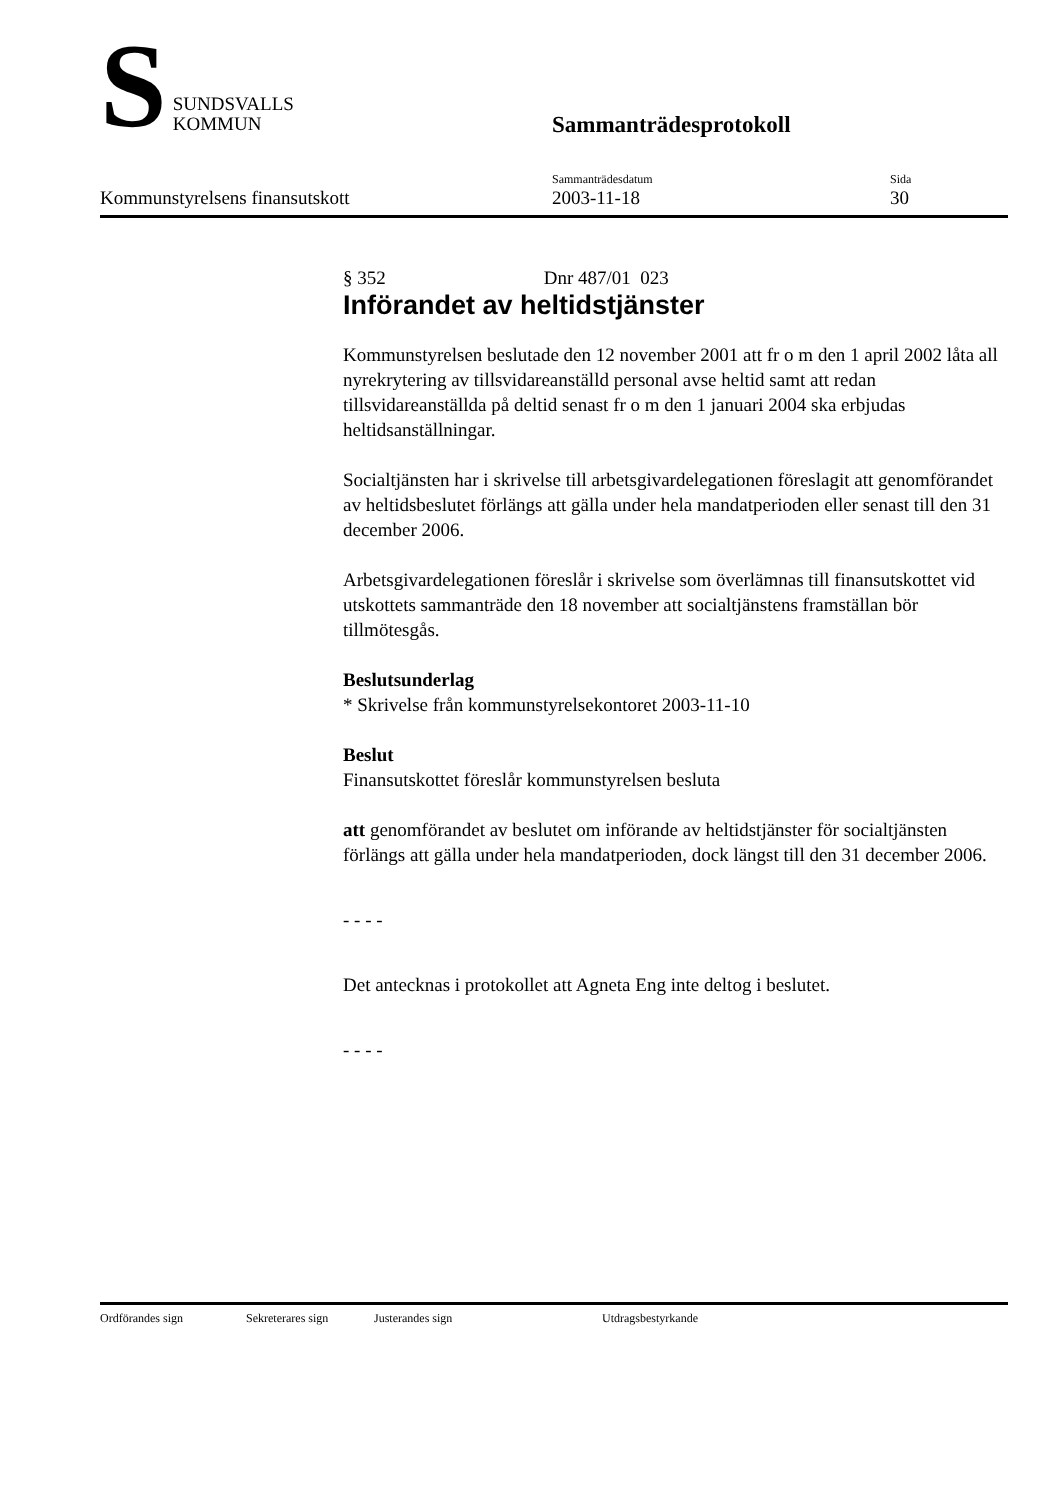S
SUNDSVALLS
KOMMUN
Sammanträdesprotokoll
Kommunstyrelsens finansutskott
Sammanträdesdatum
2003-11-18
Sida
30
§ 352 Dnr 487/01 023
Införandet av heltidstjänster
Kommunstyrelsen beslutade den 12 november 2001 att fr o m den 1 april 2002 låta all nyrekrytering av tillsvidareanställd personal avse heltid samt att redan tillsvidareanställda på deltid senast fr o m den 1 januari 2004 ska erbjudas heltidsanställningar.
Socialtjänsten har i skrivelse till arbetsgivardelegationen föreslagit att genomförandet av heltidsbeslutet förlängs att gälla under hela mandatperioden eller senast till den 31 december 2006.
Arbetsgivardelegationen föreslår i skrivelse som överlämnas till finansutskottet vid utskottets sammanträde den 18 november att socialtjänstens framställan bör tillmötesgås.
Beslutsunderlag
* Skrivelse från kommunstyrelsekontoret 2003-11-10
Beslut
Finansutskottet föreslår kommunstyrelsen besluta
att genomförandet av beslutet om införande av heltidstjänster för socialtjänsten förlängs att gälla under hela mandatperioden, dock längst till den 31 december 2006.
- - - -
Det antecknas i protokollet att Agneta Eng inte deltog i beslutet.
- - - -
Ordförandes sign Sekreterares sign Justerandes sign Utdragsbestyrkande